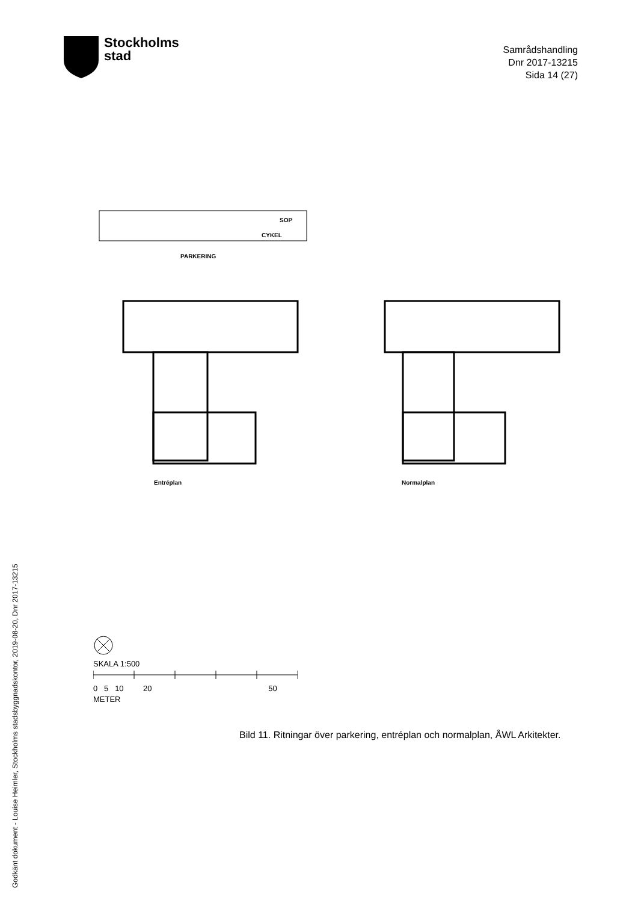Stockholms
stad
Samrådshandling
Dnr 2017-13215
Sida 14 (27)
PARKERING
SOP
CYKEL
Entréplan Normalplan
SKALA 1:500
0 5 10 20 50
METER
Bild 11. Ritningar över parkering, entréplan och normalplan, ÅWL Arkitekter.
Godkänt dokument - Louise Heimler, Stockholms stadsbyggnadskontor, 2019-08-20, Dnr 2017-13215